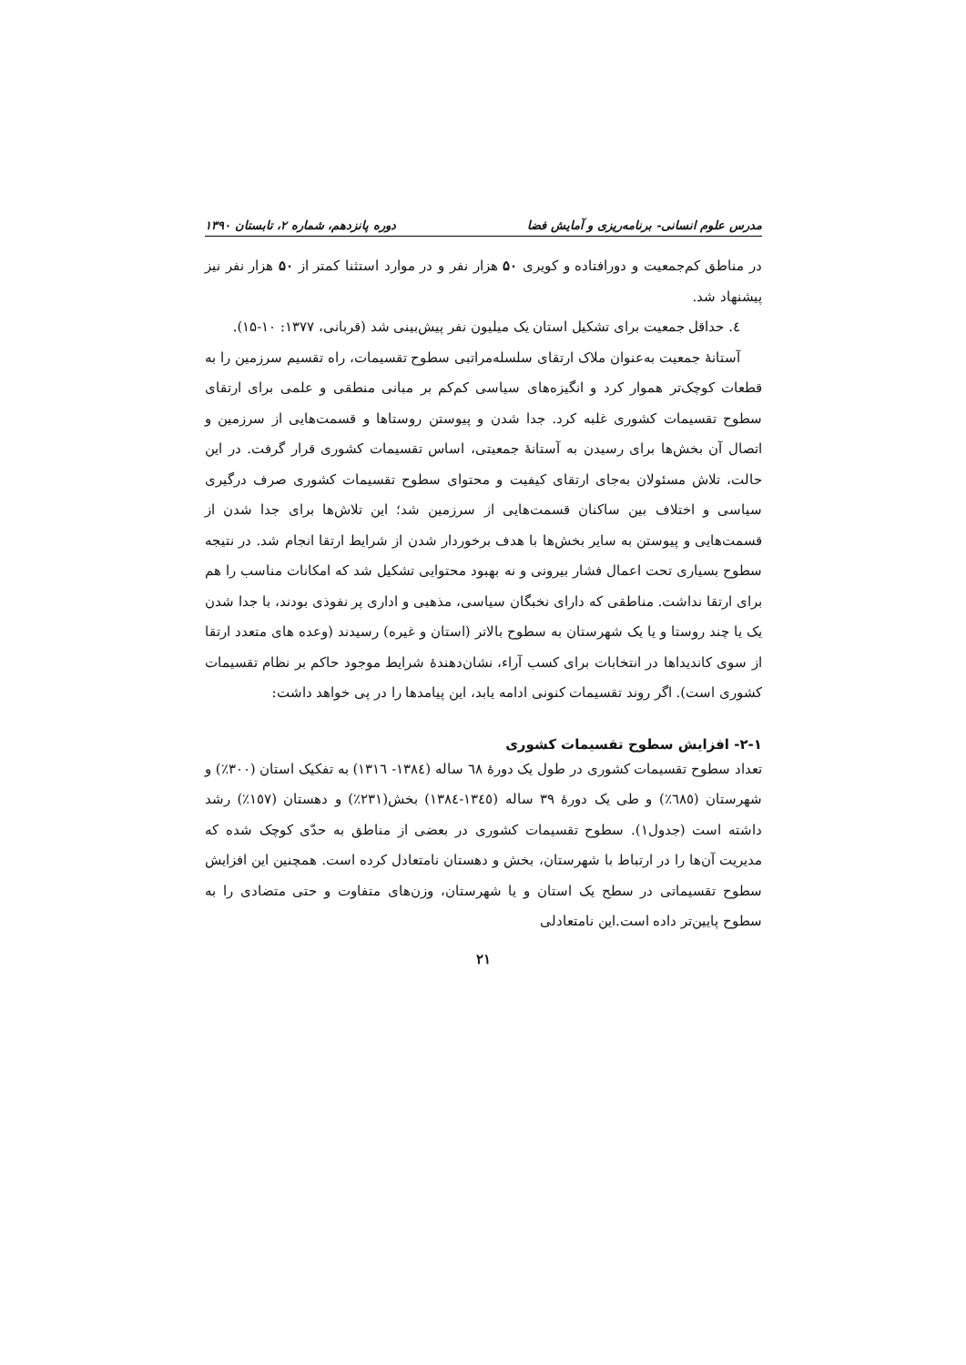مدرس علوم انسانی- برنامه‌ریزی و آمایش فضا دوره پانزدهم، شماره ۲، تابستان ۱۳۹۰
در مناطق کم‌جمعیت و دورافتاده و کویری ۵۰ هزار نفر و در موارد استثنا کمتر از ۵۰ هزار نفر نیز پیشنهاد شد.
٤. حداقل جمعیت برای تشکیل استان یک میلیون نفر پیش‌بینی شد (قربانی، ۱۳۷۷: ۱۰-۱۵).
آستانهٔ جمعیت به‌عنوان ملاک ارتقای سلسله‌مراتبی سطوح تقسیمات، راه تقسیم سرزمین را به قطعات کوچک‌تر هموار کرد و انگیزه‌های سیاسی کم‌کم بر مبانی منطقی و علمی برای ارتقای سطوح تقسیمات کشوری غلبه کرد. جدا شدن و پیوستن روستاها و قسمت‌هایی از سرزمین و اتصال آن بخش‌ها برای رسیدن به آستانهٔ جمعیتی، اساس تقسیمات کشوری قرار گرفت. در این حالت، تلاش مسئولان به‌جای ارتقای کیفیت و محتوای سطوح تقسیمات کشوری صرف درگیری سیاسی و اختلاف بین ساکنان قسمت‌هایی از سرزمین شد؛ این تلاش‌ها برای جدا شدن از قسمت‌هایی و پیوستن به سایر بخش‌ها با هدف برخوردار شدن از شرایط ارتقا انجام شد. در نتیجه سطوح بسیاری تحت اعمال فشار بیرونی و نه بهبود محتوایی تشکیل شد که امکانات مناسب را هم برای ارتقا نداشت. مناطقی که دارای نخبگان سیاسی، مذهبی و اداری پر نفوذی بودند، با جدا شدن یک یا چند روستا و یا یک شهرستان به سطوح بالاتر (استان و غیره) رسیدند (وعده های متعدد ارتقا از سوی کاندیداها در انتخابات برای کسب آراء، نشان‌دهندهٔ شرایط موجود حاکم بر نظام تقسیمات کشوری است). اگر روند تقسیمات کنونی ادامه یابد، این پیامدها را در پی خواهد داشت:
۲-۱- افزایش سطوح تقسیمات کشوری
تعداد سطوح تقسیمات کشوری در طول یک دورهٔ ٦٨ ساله (۱۳۸٤- ۱۳۱٦) به تفکیک استان (۳۰۰٪) و شهرستان (٦٨٥٪) و طی یک دورهٔ ۳۹ ساله (۱۳٤٥-۱۳۸٤) بخش(۲۳۱٪) و دهستان (۱٥٧٪) رشد داشته است (جدول۱). سطوح تقسیمات کشوری در بعضی از مناطق به حدّی کوچک شده که مدیریت آن‌ها را در ارتباط با شهرستان، بخش و دهستان نامتعادل کرده است. همچنین این افزایش سطوح تقسیماتی در سطح یک استان و یا شهرستان، وزن‌های متفاوت و حتی متضادی را به سطوح پایین‌تر داده است.این نامتعادلی
۲۱